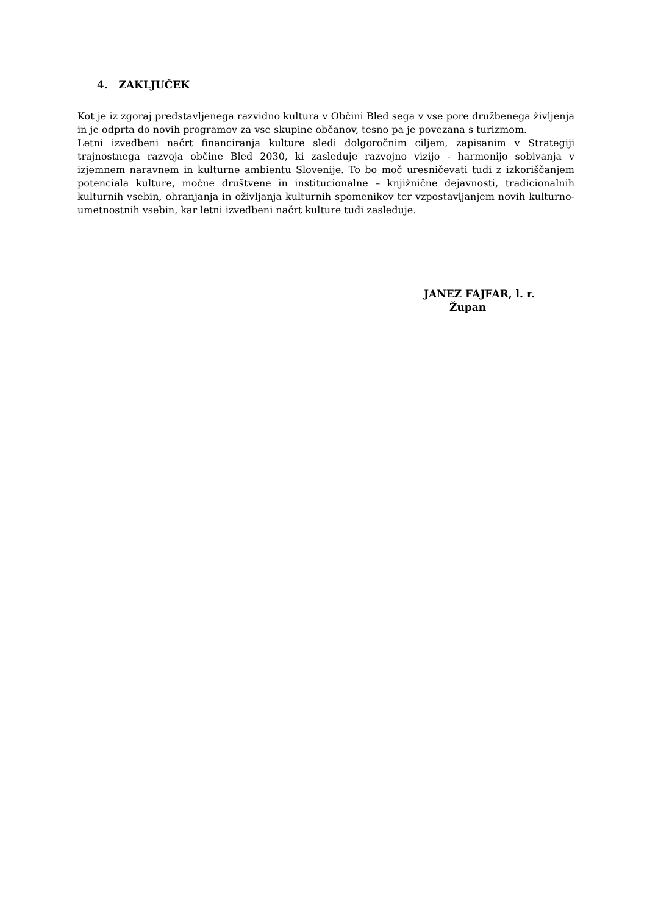4. ZAKLJUČEK
Kot je iz zgoraj predstavljenega razvidno kultura v Občini Bled sega v vse pore družbenega življenja in je odprta do novih programov za vse skupine občanov, tesno pa je povezana s turizmom.
Letni izvedbeni načrt financiranja kulture sledi dolgoročnim ciljem, zapisanim v Strategiji trajnostnega razvoja občine Bled 2030, ki zasleduje razvojno vizijo - harmonijo sobivanja v izjemnem naravnem in kulturne ambientu Slovenije. To bo moč uresničevati tudi z izkoriščanjem potenciala kulture, močne društvene in institucionalne – knjižnične dejavnosti, tradicionalnih kulturnih vsebin, ohranjanja in oživljanja kulturnih spomenikov ter vzpostavljanjem novih kulturno-umetnostnih vsebin, kar letni izvedbeni načrt kulture tudi zasleduje.
JANEZ FAJFAR, l. r.
Župan